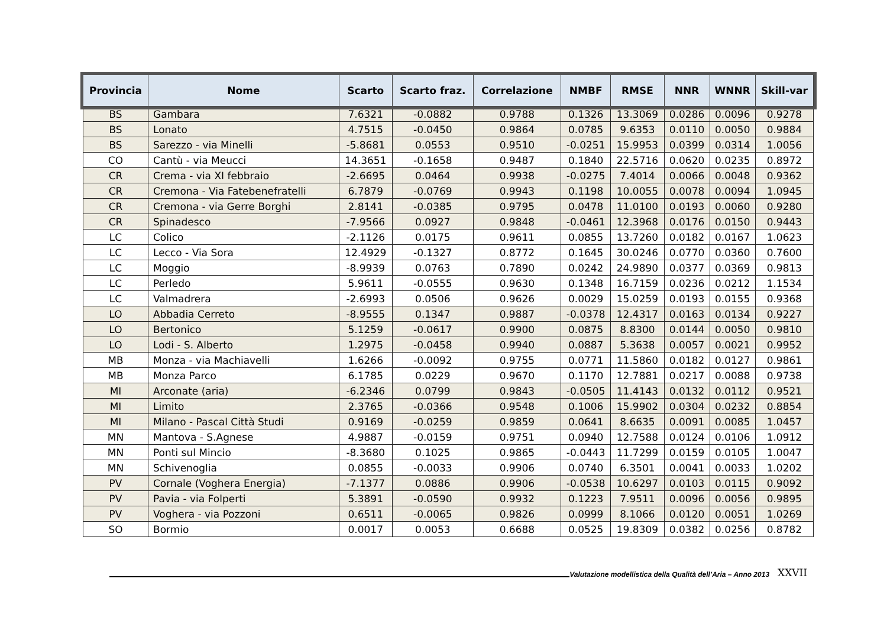| Provincia | Nome | Scarto | Scarto fraz. | Correlazione | NMBF | RMSE | NNR | WNNR | Skill-var |
| --- | --- | --- | --- | --- | --- | --- | --- | --- | --- |
| BS | Gambara | 7.6321 | -0.0882 | 0.9788 | 0.1326 | 13.3069 | 0.0286 | 0.0096 | 0.9278 |
| BS | Lonato | 4.7515 | -0.0450 | 0.9864 | 0.0785 | 9.6353 | 0.0110 | 0.0050 | 0.9884 |
| BS | Sarezzo - via Minelli | -5.8681 | 0.0553 | 0.9510 | -0.0251 | 15.9953 | 0.0399 | 0.0314 | 1.0056 |
| CO | Cantù - via Meucci | 14.3651 | -0.1658 | 0.9487 | 0.1840 | 22.5716 | 0.0620 | 0.0235 | 0.8972 |
| CR | Crema - via XI febbraio | -2.6695 | 0.0464 | 0.9938 | -0.0275 | 7.4014 | 0.0066 | 0.0048 | 0.9362 |
| CR | Cremona - Via Fatebenefratelli | 6.7879 | -0.0769 | 0.9943 | 0.1198 | 10.0055 | 0.0078 | 0.0094 | 1.0945 |
| CR | Cremona - via Gerre Borghi | 2.8141 | -0.0385 | 0.9795 | 0.0478 | 11.0100 | 0.0193 | 0.0060 | 0.9280 |
| CR | Spinadesco | -7.9566 | 0.0927 | 0.9848 | -0.0461 | 12.3968 | 0.0176 | 0.0150 | 0.9443 |
| LC | Colico | -2.1126 | 0.0175 | 0.9611 | 0.0855 | 13.7260 | 0.0182 | 0.0167 | 1.0623 |
| LC | Lecco - Via Sora | 12.4929 | -0.1327 | 0.8772 | 0.1645 | 30.0246 | 0.0770 | 0.0360 | 0.7600 |
| LC | Moggio | -8.9939 | 0.0763 | 0.7890 | 0.0242 | 24.9890 | 0.0377 | 0.0369 | 0.9813 |
| LC | Perledo | 5.9611 | -0.0555 | 0.9630 | 0.1348 | 16.7159 | 0.0236 | 0.0212 | 1.1534 |
| LC | Valmadrera | -2.6993 | 0.0506 | 0.9626 | 0.0029 | 15.0259 | 0.0193 | 0.0155 | 0.9368 |
| LO | Abbadia Cerreto | -8.9555 | 0.1347 | 0.9887 | -0.0378 | 12.4317 | 0.0163 | 0.0134 | 0.9227 |
| LO | Bertonico | 5.1259 | -0.0617 | 0.9900 | 0.0875 | 8.8300 | 0.0144 | 0.0050 | 0.9810 |
| LO | Lodi - S. Alberto | 1.2975 | -0.0458 | 0.9940 | 0.0887 | 5.3638 | 0.0057 | 0.0021 | 0.9952 |
| MB | Monza - via Machiavelli | 1.6266 | -0.0092 | 0.9755 | 0.0771 | 11.5860 | 0.0182 | 0.0127 | 0.9861 |
| MB | Monza Parco | 6.1785 | 0.0229 | 0.9670 | 0.1170 | 12.7881 | 0.0217 | 0.0088 | 0.9738 |
| MI | Arconate (aria) | -6.2346 | 0.0799 | 0.9843 | -0.0505 | 11.4143 | 0.0132 | 0.0112 | 0.9521 |
| MI | Limito | 2.3765 | -0.0366 | 0.9548 | 0.1006 | 15.9902 | 0.0304 | 0.0232 | 0.8854 |
| MI | Milano - Pascal Città Studi | 0.9169 | -0.0259 | 0.9859 | 0.0641 | 8.6635 | 0.0091 | 0.0085 | 1.0457 |
| MN | Mantova - S.Agnese | 4.9887 | -0.0159 | 0.9751 | 0.0940 | 12.7588 | 0.0124 | 0.0106 | 1.0912 |
| MN | Ponti sul Mincio | -8.3680 | 0.1025 | 0.9865 | -0.0443 | 11.7299 | 0.0159 | 0.0105 | 1.0047 |
| MN | Schivenoglia | 0.0855 | -0.0033 | 0.9906 | 0.0740 | 6.3501 | 0.0041 | 0.0033 | 1.0202 |
| PV | Cornale (Voghera Energia) | -7.1377 | 0.0886 | 0.9906 | -0.0538 | 10.6297 | 0.0103 | 0.0115 | 0.9092 |
| PV | Pavia - via Folperti | 5.3891 | -0.0590 | 0.9932 | 0.1223 | 7.9511 | 0.0096 | 0.0056 | 0.9895 |
| PV | Voghera - via Pozzoni | 0.6511 | -0.0065 | 0.9826 | 0.0999 | 8.1066 | 0.0120 | 0.0051 | 1.0269 |
| SO | Bormio | 0.0017 | 0.0053 | 0.6688 | 0.0525 | 19.8309 | 0.0382 | 0.0256 | 0.8782 |
Valutazione modellistica della Qualità dell’Aria – Anno 2013 XXVII